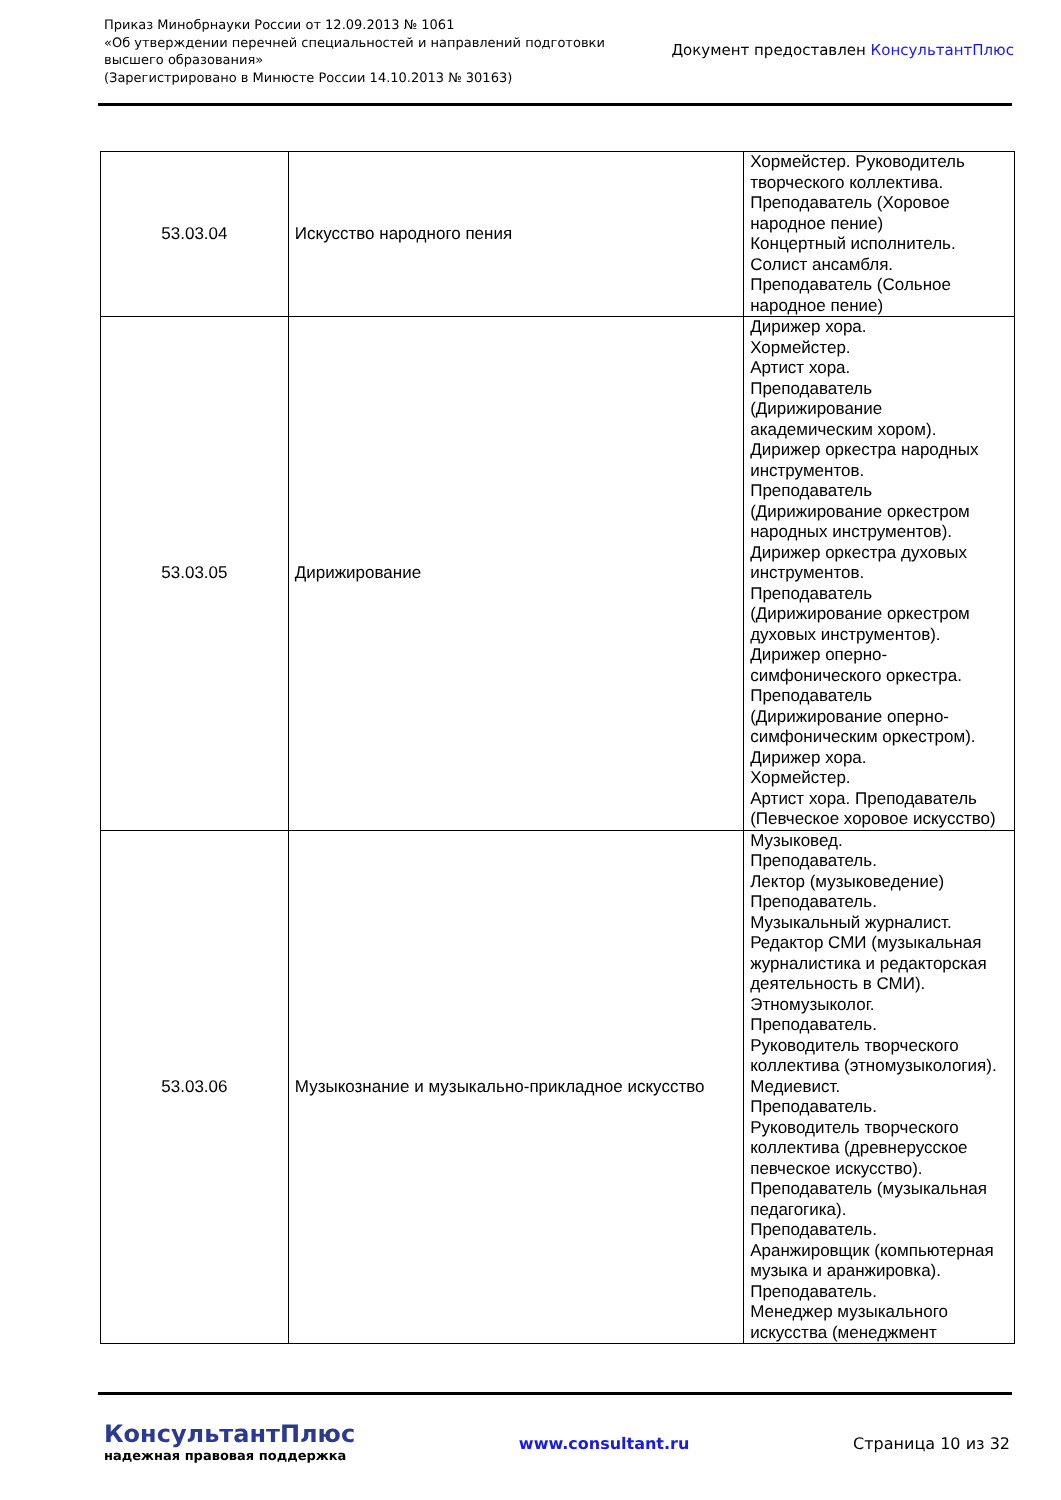Приказ Минобрнауки России от 12.09.2013 № 1061
«Об утверждении перечней специальностей и направлений подготовки
высшего образования»
(Зарегистрировано в Минюсте России 14.10.2013 № 30163)
Документ предоставлен КонсультантПлюс
| 53.03.04 | Искусство народного пения | Хормейстер. Руководитель творческого коллектива. Преподаватель (Хоровое народное пение) Концертный исполнитель. Солист ансамбля. Преподаватель (Сольное народное пение) |
| 53.03.05 | Дирижирование | Дирижер хора. Хормейстер. Артист хора. Преподаватель (Дирижирование академическим хором). Дирижер оркестра народных инструментов. Преподаватель (Дирижирование оркестром народных инструментов). Дирижер оркестра духовых инструментов. Преподаватель (Дирижирование оркестром духовых инструментов). Дирижер оперно-симфонического оркестра. Преподаватель (Дирижирование оперно-симфоническим оркестром). Дирижер хора. Хормейстер. Артист хора. Преподаватель (Певческое хоровое искусство) |
| 53.03.06 | Музыкознание и музыкально-прикладное искусство | Музыковед. Преподаватель. Лектор (музыковедение) Преподаватель. Музыкальный журналист. Редактор СМИ (музыкальная журналистика и редакторская деятельность в СМИ). Этномузыколог. Преподаватель. Руководитель творческого коллектива (этномузыкология). Медиевист. Преподаватель. Руководитель творческого коллектива (древнерусское певческое искусство). Преподаватель (музыкальная педагогика). Преподаватель. Аранжировщик (компьютерная музыка и аранжировка). Преподаватель. Менеджер музыкального искусства (менеджмент |
КонсультантПлюс
надежная правовая поддержка
www.consultant.ru Страница 10 из 32